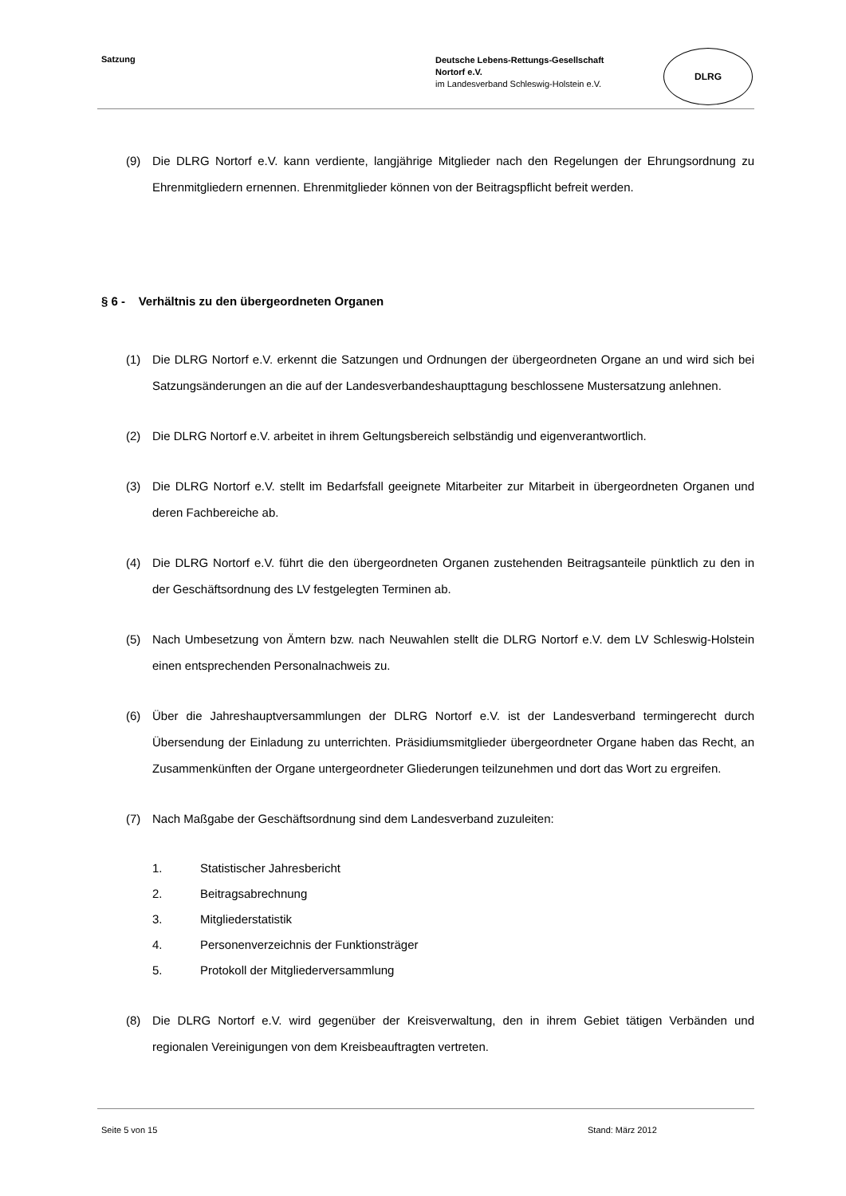Satzung
Deutsche Lebens-Rettungs-Gesellschaft
Nortorf e.V.
im Landesverband Schleswig-Holstein e.V.
DLRG
(9) Die DLRG Nortorf e.V. kann verdiente, langjährige Mitglieder nach den Regelungen der Ehrungsordnung zu Ehrenmitgliedern ernennen. Ehrenmitglieder können von der Beitragspflicht befreit werden.
§ 6 - Verhältnis zu den übergeordneten Organen
(1) Die DLRG Nortorf e.V. erkennt die Satzungen und Ordnungen der übergeordneten Organe an und wird sich bei Satzungsänderungen an die auf der Landesverbandeshaupttagung beschlossene Mustersatzung anlehnen.
(2) Die DLRG Nortorf e.V. arbeitet in ihrem Geltungsbereich selbständig und eigenverantwortlich.
(3) Die DLRG Nortorf e.V. stellt im Bedarfsfall geeignete Mitarbeiter zur Mitarbeit in übergeordneten Organen und deren Fachbereiche ab.
(4) Die DLRG Nortorf e.V. führt die den übergeordneten Organen zustehenden Beitragsanteile pünktlich zu den in der Geschäftsordnung des LV festgelegten Terminen ab.
(5) Nach Umbesetzung von Ämtern bzw. nach Neuwahlen stellt die DLRG Nortorf e.V. dem LV Schleswig-Holstein einen entsprechenden Personalnachweis zu.
(6) Über die Jahreshauptversammlungen der DLRG Nortorf e.V. ist der Landesverband termingerecht durch Übersendung der Einladung zu unterrichten. Präsidiumsmitglieder übergeordneter Organe haben das Recht, an Zusammenkünften der Organe untergeordneter Gliederungen teilzunehmen und dort das Wort zu ergreifen.
(7) Nach Maßgabe der Geschäftsordnung sind dem Landesverband zuzuleiten:
1. Statistischer Jahresbericht
2. Beitragsabrechnung
3. Mitgliederstatistik
4. Personenverzeichnis der Funktionsträger
5. Protokoll der Mitgliederversammlung
(8) Die DLRG Nortorf e.V. wird gegenüber der Kreisverwaltung, den in ihrem Gebiet tätigen Verbänden und regionalen Vereinigungen von dem Kreisbeauftragten vertreten.
Seite 5 von 15 Stand: März 2012